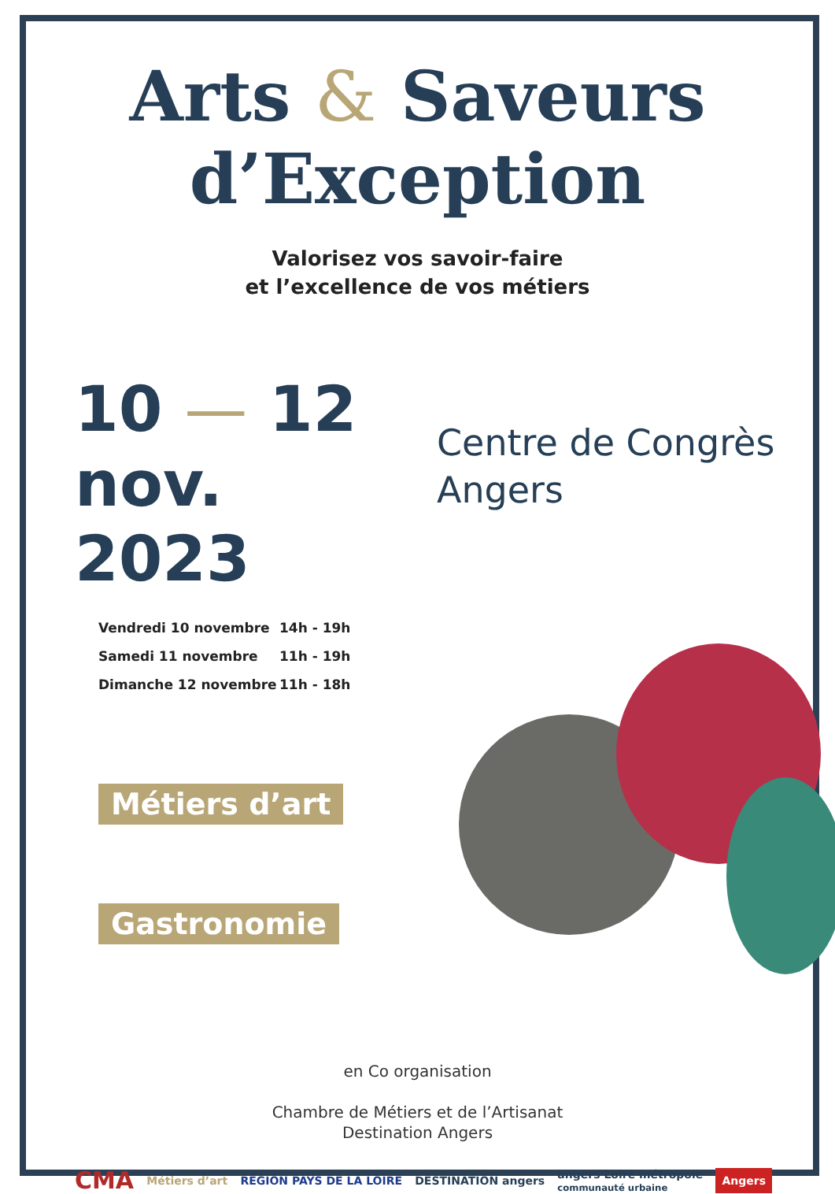Arts & Saveurs
d’Exception
Valorisez vos savoir-faire
et l’excellence de vos métiers
10 — 12
nov. 2023
Centre de Congrès
Angers
Vendredi 10 novembre 14h - 19h
Samedi 11 novembre 11h - 19h
Dimanche 12 novembre 11h - 18h
Métiers d’art
Gastronomie
en Co organisation
Chambre de Métiers et de l’Artisanat
Destination Angers
CMA Métiers d’art RÉGION PAYS DE LA LOIRE DESTINATION angers angers Loire métropole
communauté urbaine Angers